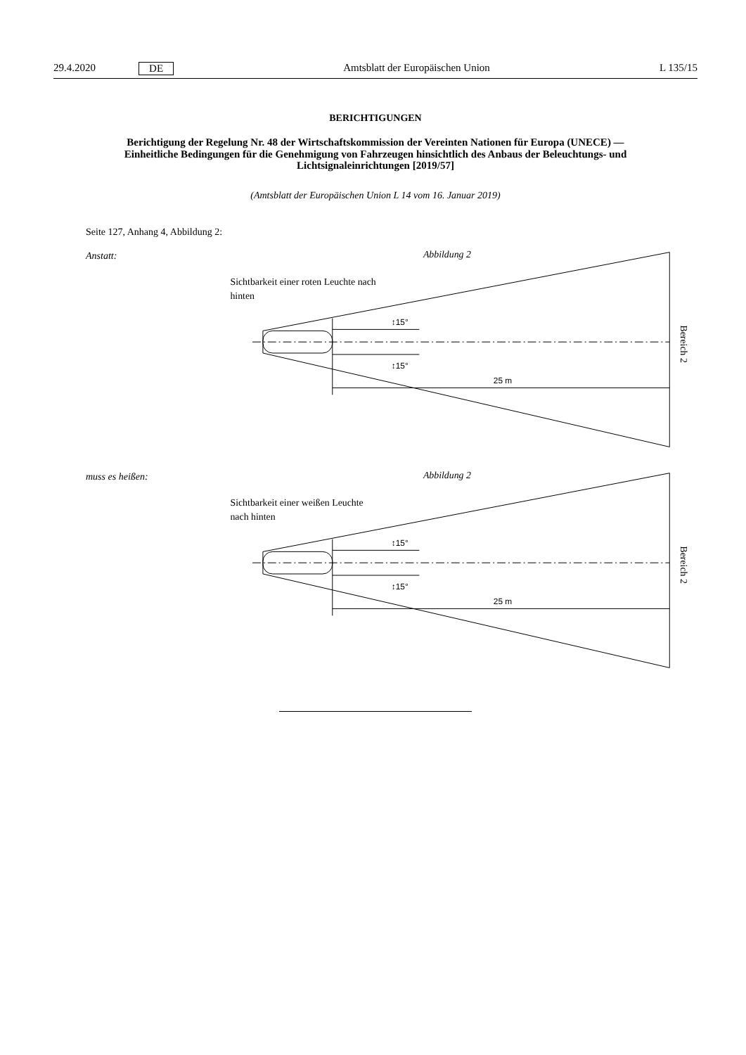29.4.2020 DE Amtsblatt der Europäischen Union L 135/15
BERICHTIGUNGEN
Berichtigung der Regelung Nr. 48 der Wirtschaftskommission der Vereinten Nationen für Europa (UNECE) — Einheitliche Bedingungen für die Genehmigung von Fahrzeugen hinsichtlich des Anbaus der Beleuchtungs- und Lichtsignaleinrichtungen [2019/57]
(Amtsblatt der Europäischen Union L 14 vom 16. Januar 2019)
Seite 127, Anhang 4, Abbildung 2:
Anstatt:
Abbildung 2
Sichtbarkeit einer roten Leuchte nach
hinten
↕15°
↕15°
25 m
Bereich 2
muss es heißen:
Abbildung 2
Sichtbarkeit einer weißen Leuchte
nach hinten
↕15°
↕15°
25 m
Bereich 2